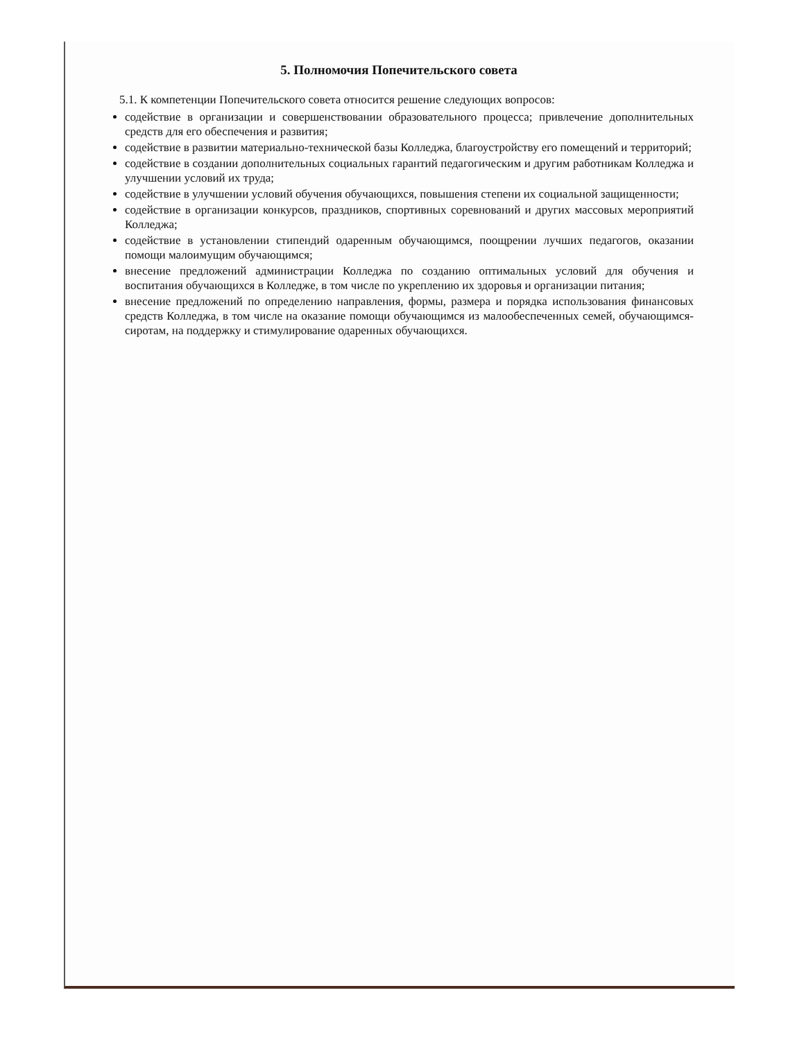5. Полномочия Попечительского совета
5.1. К компетенции Попечительского совета относится решение следующих вопросов:
содействие в организации и совершенствовании образовательного процесса; привлечение дополнительных средств для его обеспечения и развития;
содействие в развитии материально-технической базы Колледжа, благоустройству его помещений и территорий;
содействие в создании дополнительных социальных гарантий педагогическим и другим работникам Колледжа и улучшении условий их труда;
содействие в улучшении условий обучения обучающихся, повышения степени их социальной защищенности;
содействие в организации конкурсов, праздников, спортивных соревнований и других массовых мероприятий Колледжа;
содействие в установлении стипендий одаренным обучающимся, поощрении лучших педагогов, оказании помощи малоимущим обучающимся;
внесение предложений администрации Колледжа по созданию оптимальных условий для обучения и воспитания обучающихся в Колледже, в том числе по укреплению их здоровья и организации питания;
внесение предложений по определению направления, формы, размера и порядка использования финансовых средств Колледжа, в том числе на оказание помощи обучающимся из малообеспеченных семей, обучающимся-сиротам, на поддержку и стимулирование одаренных обучающихся.